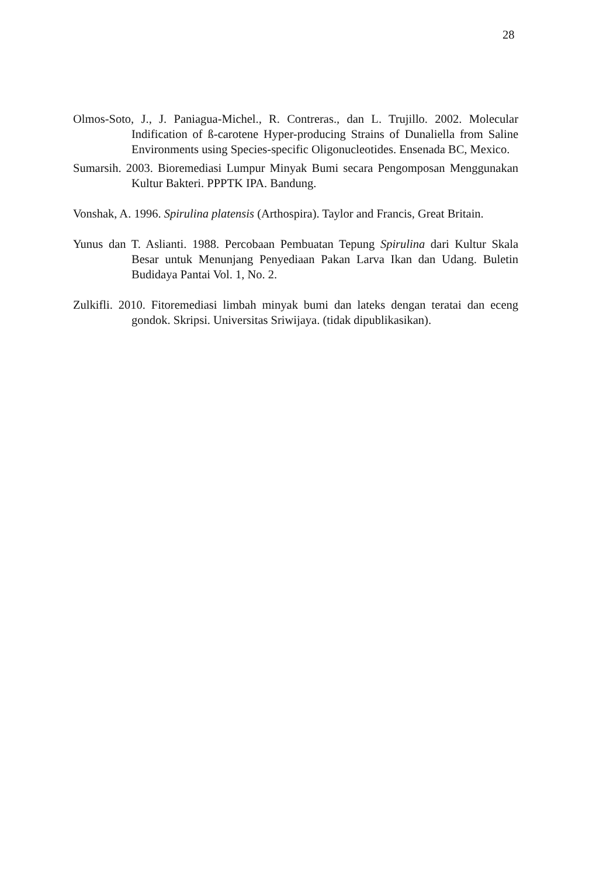28
Olmos-Soto, J., J. Paniagua-Michel., R. Contreras., dan L. Trujillo. 2002. Molecular Indification of ß-carotene Hyper-producing Strains of Dunaliella from Saline Environments using Species-specific Oligonucleotides. Ensenada BC, Mexico.
Sumarsih. 2003. Bioremediasi Lumpur Minyak Bumi secara Pengomposan Menggunakan Kultur Bakteri. PPPTK IPA. Bandung.
Vonshak, A. 1996. Spirulina platensis (Arthospira). Taylor and Francis, Great Britain.
Yunus dan T. Aslianti. 1988. Percobaan Pembuatan Tepung Spirulina dari Kultur Skala Besar untuk Menunjang Penyediaan Pakan Larva Ikan dan Udang. Buletin Budidaya Pantai Vol. 1, No. 2.
Zulkifli. 2010. Fitoremediasi limbah minyak bumi dan lateks dengan teratai dan eceng gondok. Skripsi. Universitas Sriwijaya. (tidak dipublikasikan).